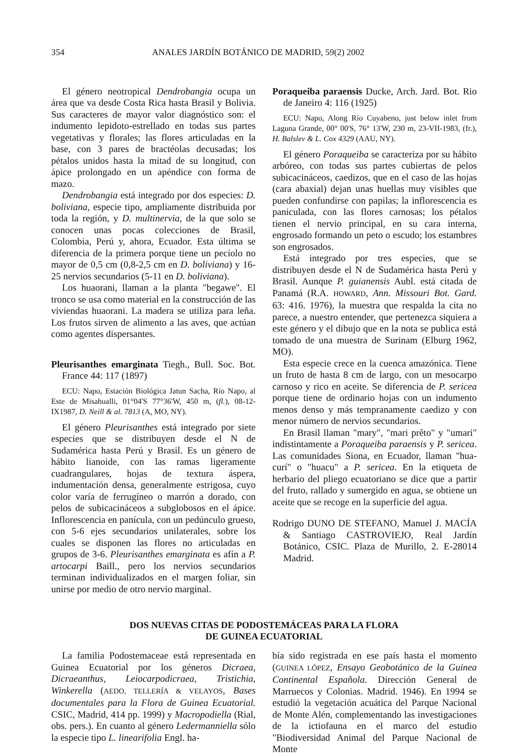354 ANALES JARDÍN BOTÁNICO DE MADRID, 59(2) 2002
El género neotropical Dendrobangia ocupa un área que va desde Costa Rica hasta Brasil y Bolivia. Sus caracteres de mayor valor diagnóstico son: el indumento lepidoto-estrellado en todas sus partes vegetativas y florales; las flores articuladas en la base, con 3 pares de bractéolas decusadas; los pétalos unidos hasta la mitad de su longitud, con ápice prolongado en un apéndice con forma de mazo.
Dendrobangia está integrado por dos especies: D. boliviana, especie tipo, ampliamente distribuida por toda la región, y D. multinervia, de la que solo se conocen unas pocas colecciones de Brasil, Colombia, Perú y, ahora, Ecuador. Esta última se diferencia de la primera porque tiene un pecíolo no mayor de 0,5 cm (0,8-2,5 cm en D. boliviana) y 16-25 nervios secundarios (5-11 en D. boliviana).
Los huaorani, llaman a la planta "begawe". El tronco se usa como material en la construcción de las viviendas huaorani. La madera se utiliza para leña. Los frutos sirven de alimento a las aves, que actúan como agentes dispersantes.
Pleurisanthes emarginata Tiegh., Bull. Soc. Bot. France 44: 117 (1897)
ECU: Napo, Estación Biológica Jatun Sacha, Río Napo, al Este de Misahualli, 01°04'S 77°36'W, 450 m, (fl.), 08-12-IX1987, D. Neill & al. 7813 (A, MO, NY).
El género Pleurisanthes está integrado por siete especies que se distribuyen desde el N de Sudamérica hasta Perú y Brasil. Es un género de hábito lianoide, con las ramas ligeramente cuadrangulares, hojas de textura áspera, indumentación densa, generalmente estrigosa, cuyo color varía de ferrugíneo o marrón a dorado, con pelos de subicacináceos a subglobosos en el ápice. Inflorescencia en panícula, con un pedúnculo grueso, con 5-6 ejes secundarios unilaterales, sobre los cuales se disponen las flores no articuladas en grupos de 3-6. Pleurisanthes emarginata es afín a P. artocarpi Baill., pero los nervios secundarios terminan individualizados en el margen foliar, sin unirse por medio de otro nervio marginal.
Poraqueiba paraensis Ducke, Arch. Jard. Bot. Rio de Janeiro 4: 116 (1925)
ECU: Napo, Along Río Cuyabeno, just below inlet from Laguna Grande, 00° 00'S, 76° 13'W, 230 m, 23-VII-1983, (fr.), H. Balslev & L. Cox 4329 (AAU, NY).
El género Poraqueiba se caracteriza por su hábito arbóreo, con todas sus partes cubiertas de pelos subicacináceos, caedizos, que en el caso de las hojas (cara abaxial) dejan unas huellas muy visibles que pueden confundirse con papilas; la inflorescencia es paniculada, con las flores carnosas; los pétalos tienen el nervio principal, en su cara interna, engrosado formando un peto o escudo; los estambres son engrosados.
Está integrado por tres especies, que se distribuyen desde el N de Sudamérica hasta Perú y Brasil. Aunque P. guianensis Aubl. está citada de Panamá (R.A. HOWARD, Ann. Missouri Bot. Gard. 63: 416. 1976), la muestra que respalda la cita no parece, a nuestro entender, que pertenezca siquiera a este género y el dibujo que en la nota se publica está tomado de una muestra de Surinam (Elburg 1962, MO).
Esta especie crece en la cuenca amazónica. Tiene un fruto de hasta 8 cm de largo, con un mesocarpo carnoso y rico en aceite. Se diferencia de P. sericea porque tiene de ordinario hojas con un indumento menos denso y más tempranamente caedizo y con menor número de nervios secundarios.
En Brasil llaman "mary", "mari prêto" y "umari" indistintamente a Poraqueiba paraensis y P. sericea. Las comunidades Siona, en Ecuador, llaman "hua-curí" o "huacu" a P. sericea. En la etiqueta de herbario del pliego ecuatoriano se dice que a partir del fruto, rallado y sumergido en agua, se obtiene un aceite que se recoge en la superficie del agua.
Rodrigo DUNO DE STEFANO, Manuel J. MACÍA & Santiago CASTROVIEJO, Real Jardín Botánico, CSIC. Plaza de Murillo, 2. E-28014 Madrid.
DOS NUEVAS CITAS DE PODOSTEMÁCEAS PARA LA FLORA
DE GUINEA ECUATORIAL
La familia Podostemaceae está representada en Guinea Ecuatorial por los géneros Dicraea, Dicraeanthus, Leiocarpodicraea, Tristichia, Winkerella (AEDO, TELLERÍA & VELAYOS, Bases documentales para la Flora de Guinea Ecuatorial. CSIC, Madrid, 414 pp. 1999) y Macropodiella (Rial, obs. pers.). En cuanto al género Ledermanniella sólo la especie tipo L. linearifolia Engl. ha-
bía sido registrada en ese país hasta el momento (GUINEA LÓPEZ, Ensayo Geobotánico de la Guinea Continental Española. Dirección General de Marruecos y Colonias. Madrid. 1946). En 1994 se estudió la vegetación acuática del Parque Nacional de Monte Alén, complementando las investigaciones de la ictiofauna en el marco del estudio "Biodiversidad Animal del Parque Nacional de Monte